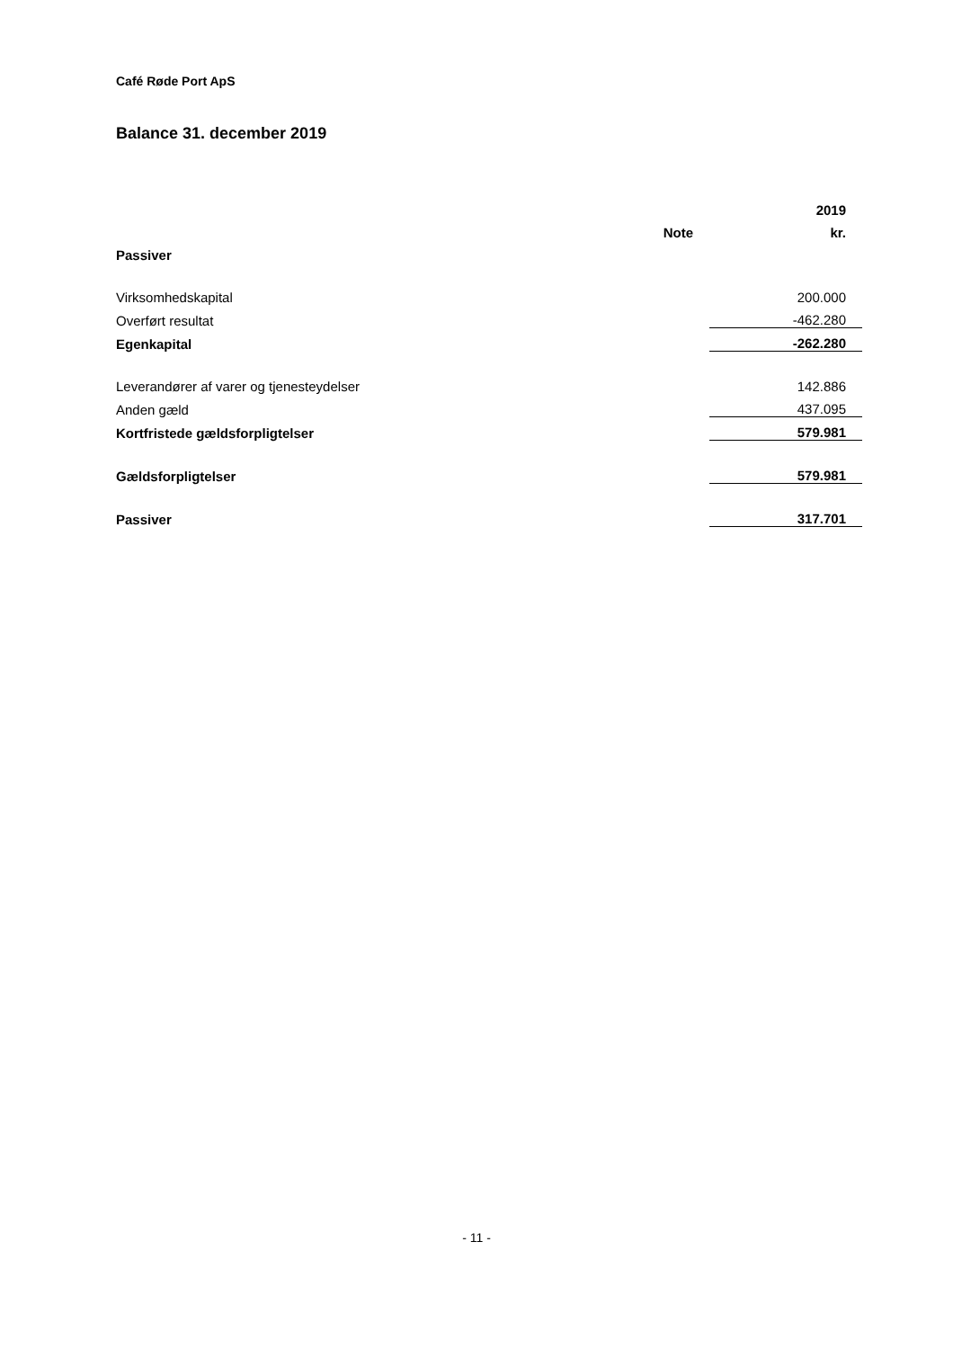Café Røde Port ApS
Balance 31. december 2019
| | | 2019 |
| --- | --- | --- |
| | Note | kr. |
| Passiver | | |
| Virksomhedskapital | | 200.000 |
| Overført resultat | | -462.280 |
| Egenkapital | | -262.280 |
| Leverandører af varer og tjenesteydelser | | 142.886 |
| Anden gæld | | 437.095 |
| Kortfristede gældsforpligtelser | | 579.981 |
| Gældsforpligtelser | | 579.981 |
| Passiver | | 317.701 |
- 11 -